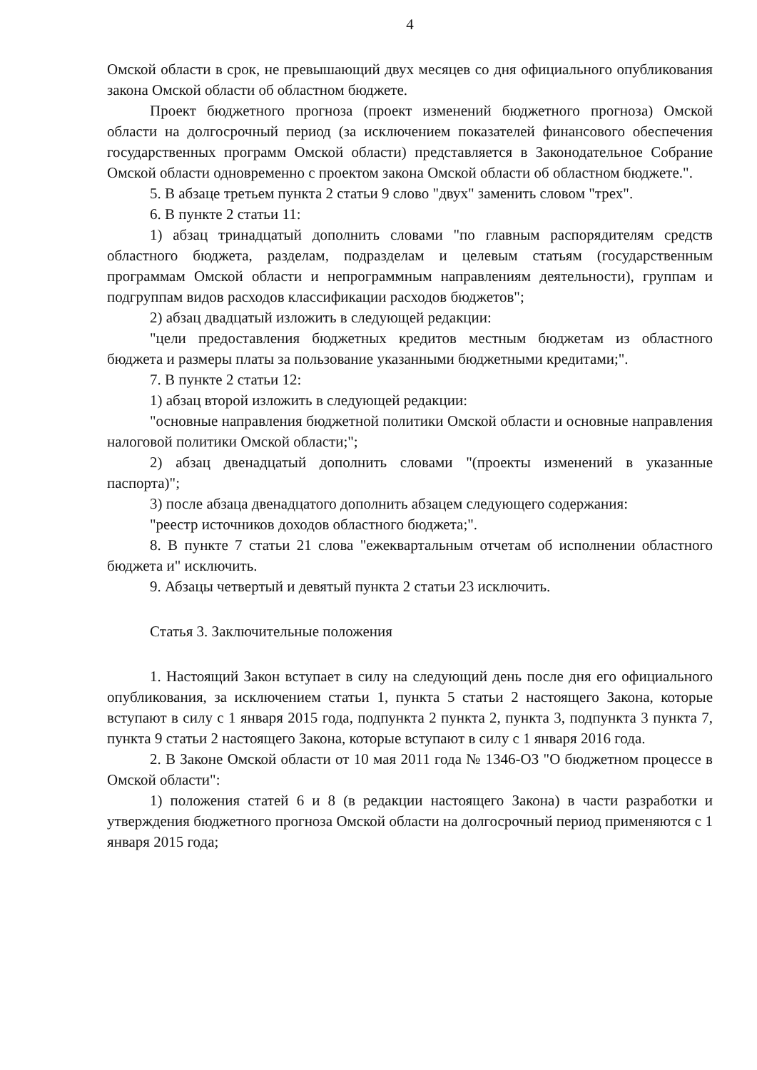4
Омской области в срок, не превышающий двух месяцев со дня официального опубликования закона Омской области об областном бюджете.
Проект бюджетного прогноза (проект изменений бюджетного прогноза) Омской области на долгосрочный период (за исключением показателей финансового обеспечения государственных программ Омской области) представляется в Законодательное Собрание Омской области одновременно с проектом закона Омской области об областном бюджете.".
5. В абзаце третьем пункта 2 статьи 9 слово "двух" заменить словом "трех".
6. В пункте 2 статьи 11:
1) абзац тринадцатый дополнить словами "по главным распорядителям средств областного бюджета, разделам, подразделам и целевым статьям (государственным программам Омской области и непрограммным направлениям деятельности), группам и подгруппам видов расходов классификации расходов бюджетов";
2) абзац двадцатый изложить в следующей редакции:
"цели предоставления бюджетных кредитов местным бюджетам из областного бюджета и размеры платы за пользование указанными бюджетными кредитами;".
7. В пункте 2 статьи 12:
1) абзац второй изложить в следующей редакции:
"основные направления бюджетной политики Омской области и основные направления налоговой политики Омской области;";
2) абзац двенадцатый дополнить словами "(проекты изменений в указанные паспорта)";
3) после абзаца двенадцатого дополнить абзацем следующего содержания:
"реестр источников доходов областного бюджета;".
8. В пункте 7 статьи 21 слова "ежеквартальным отчетам об исполнении областного бюджета и" исключить.
9. Абзацы четвертый и девятый пункта 2 статьи 23 исключить.
Статья 3. Заключительные положения
1. Настоящий Закон вступает в силу на следующий день после дня его официального опубликования, за исключением статьи 1, пункта 5 статьи 2 настоящего Закона, которые вступают в силу с 1 января 2015 года, подпункта 2 пункта 2, пункта 3, подпункта 3 пункта 7, пункта 9 статьи 2 настоящего Закона, которые вступают в силу с 1 января 2016 года.
2. В Законе Омской области от 10 мая 2011 года № 1346-ОЗ "О бюджетном процессе в Омской области":
1) положения статей 6 и 8 (в редакции настоящего Закона) в части разработки и утверждения бюджетного прогноза Омской области на долгосрочный период применяются с 1 января 2015 года;